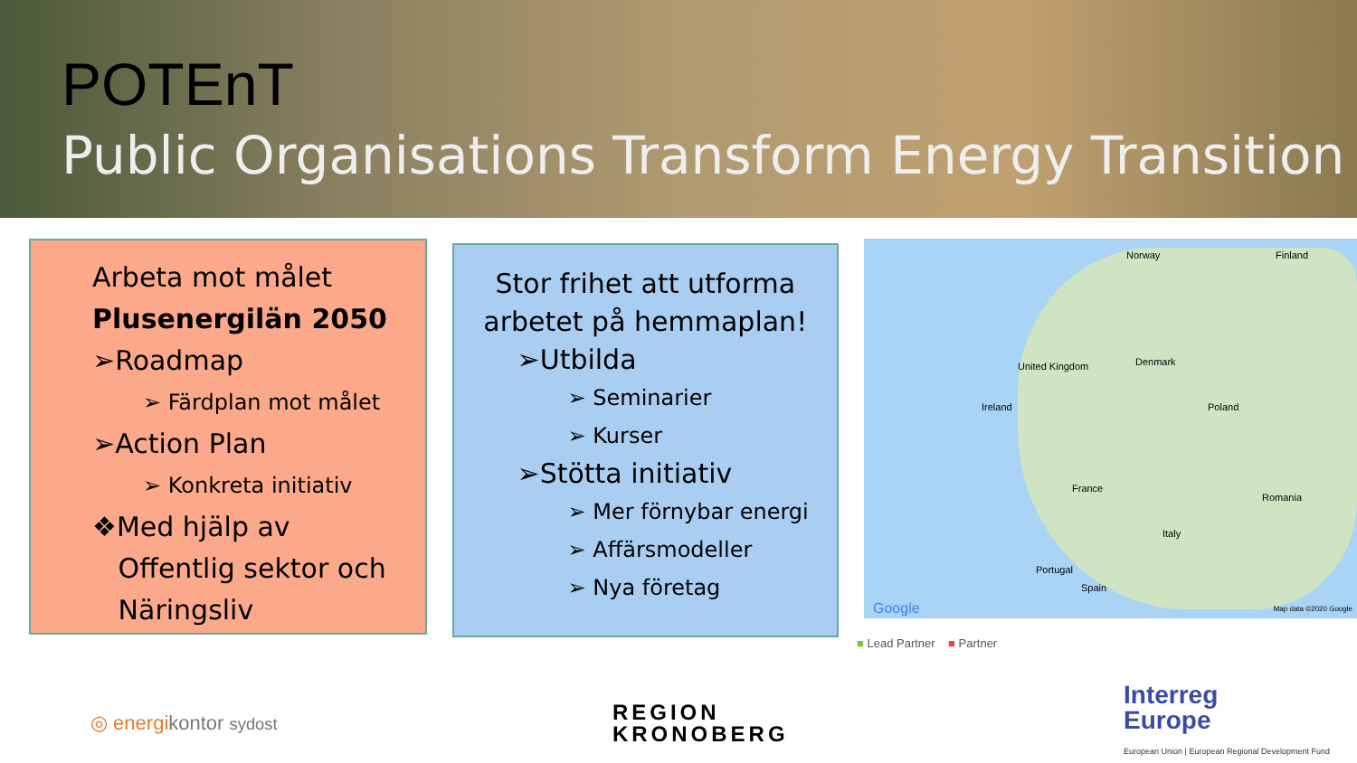POTEnT
Public Organisations Transform Energy Transition
Arbeta mot målet
Plusenergilän 2050
➢Roadmap
➢ Färdplan mot målet
➢Action Plan
➢ Konkreta initiativ
❖Med hjälp av
Offentlig sektor och
Näringsliv
Stor frihet att utforma
arbetet på hemmaplan!
➢Utbilda
➢ Seminarier
➢ Kurser
➢Stötta initiativ
➢ Mer förnybar energi
➢ Affärsmodeller
➢ Nya företag
Norway Finland
Ireland
United Kingdom Denmark
Poland
France
Italy
Portugal
Spain
Romania
Google Map data ©2020 Google
■ Lead Partner ■ Partner
◎ energikontor sydost
REGION
KRONOBERG
Interreg
Europe
European Union | European Regional Development Fund